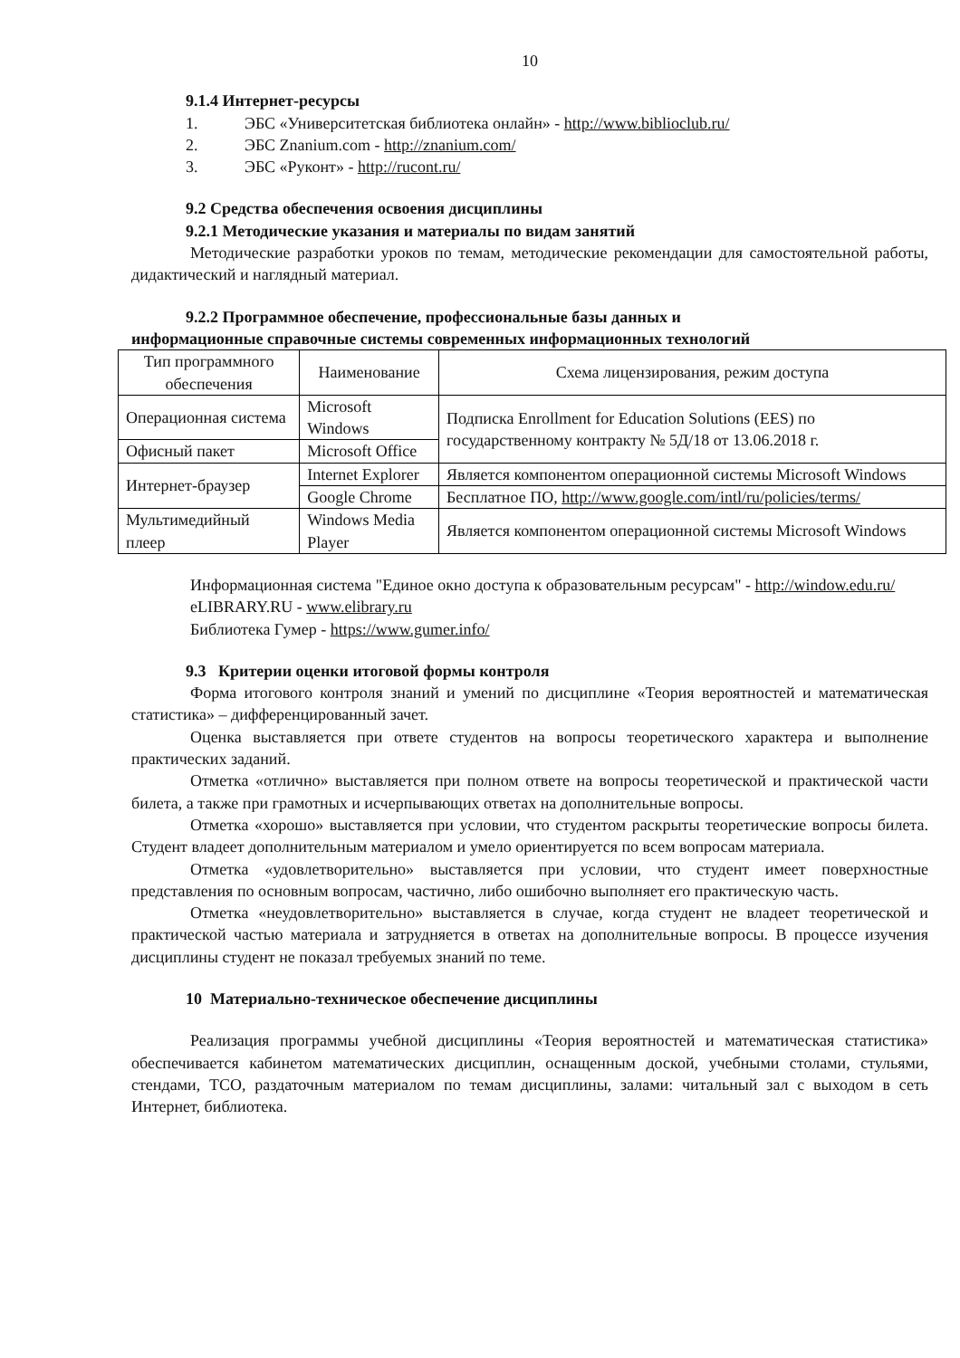10
9.1.4 Интернет-ресурсы
1. ЭБС «Университетская библиотека онлайн» - http://www.biblioclub.ru/
2. ЭБС Znanium.com - http://znanium.com/
3. ЭБС «Руконт» - http://rucont.ru/
9.2 Средства обеспечения освоения дисциплины
9.2.1 Методические указания и материалы по видам занятий
Методические разработки уроков по темам, методические рекомендации для самостоятельной работы, дидактический и наглядный материал.
9.2.2 Программное обеспечение, профессиональные базы данных и
информационные справочные системы современных информационных технологий
| Тип программного обеспечения | Наименование | Схема лицензирования, режим доступа |
| --- | --- | --- |
| Операционная система | Microsoft Windows | Подписка Enrollment for Education Solutions (EES) по государственному контракту № 5Д/18 от 13.06.2018 г. |
| Офисный пакет | Microsoft Office | |
| Интернет-браузер | Internet Explorer | Является компонентом операционной системы Microsoft Windows |
| | Google Chrome | Бесплатное ПО, http://www.google.com/intl/ru/policies/terms/ |
| Мультимедийный плеер | Windows Media Player | Является компонентом операционной системы Microsoft Windows |
Информационная система "Единое окно доступа к образовательным ресурсам" - http://window.edu.ru/
eLIBRARY.RU - www.elibrary.ru
Библиотека Гумер - https://www.gumer.info/
9.3 Критерии оценки итоговой формы контроля
Форма итогового контроля знаний и умений по дисциплине «Теория вероятностей и математическая статистика» – дифференцированный зачет.
Оценка выставляется при ответе студентов на вопросы теоретического характера и выполнение практических заданий.
Отметка «отлично» выставляется при полном ответе на вопросы теоретической и практической части билета, а также при грамотных и исчерпывающих ответах на дополнительные вопросы.
Отметка «хорошо» выставляется при условии, что студентом раскрыты теоретические вопросы билета. Студент владеет дополнительным материалом и умело ориентируется по всем вопросам материала.
Отметка «удовлетворительно» выставляется при условии, что студент имеет поверхностные представления по основным вопросам, частично, либо ошибочно выполняет его практическую часть.
Отметка «неудовлетворительно» выставляется в случае, когда студент не владеет теоретической и практической частью материала и затрудняется в ответах на дополнительные вопросы. В процессе изучения дисциплины студент не показал требуемых знаний по теме.
10 Материально-техническое обеспечение дисциплины
Реализация программы учебной дисциплины «Теория вероятностей и математическая статистика» обеспечивается кабинетом математических дисциплин, оснащенным доской, учебными столами, стульями, стендами, ТСО, раздаточным материалом по темам дисциплины, залами: читальный зал с выходом в сеть Интернет, библиотека.